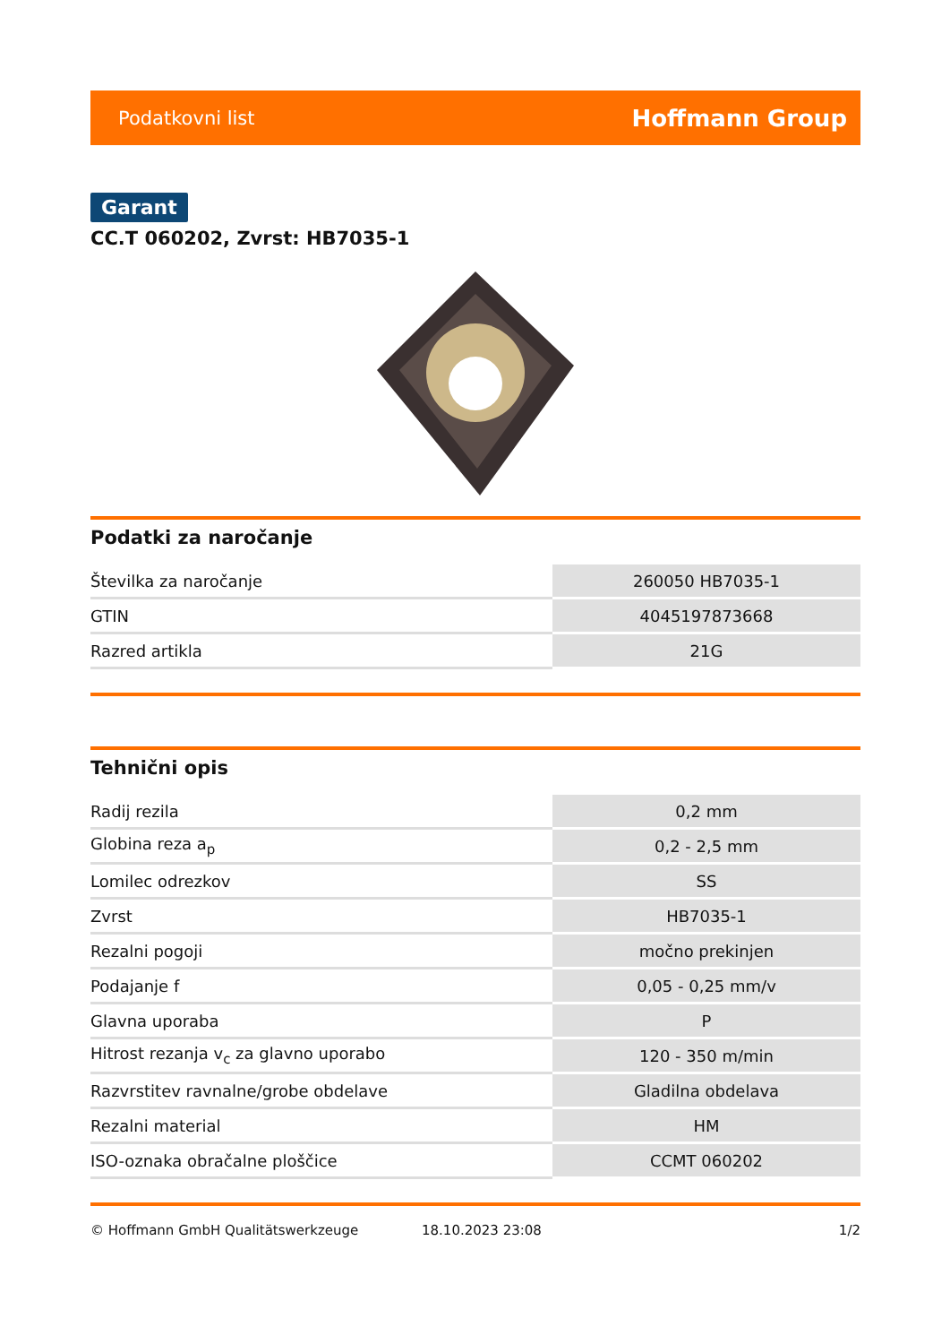Podatkovni list Hoffmann Group
Garant
CC.T 060202, Zvrst: HB7035-1
Podatki za naročanje
| Številka za naročanje | 260050 HB7035-1 |
| GTIN | 4045197873668 |
| Razred artikla | 21G |
Tehnični opis
| Radij rezila | 0,2 mm |
| Globina reza a<sub>p</sub> | 0,2 - 2,5 mm |
| Lomilec odrezkov | SS |
| Zvrst | HB7035-1 |
| Rezalni pogoji | močno prekinjen |
| Podajanje f | 0,05 - 0,25 mm/v |
| Glavna uporaba | P |
| Hitrost rezanja v<sub>c</sub> za glavno uporabo | 120 - 350 m/min |
| Razvrstitev ravnalne/grobe obdelave | Gladilna obdelava |
| Rezalni material | HM |
| ISO-oznaka obračalne ploščice | CCMT 060202 |
© Hoffmann GmbH Qualitätswerkzeuge 18.10.2023 23:08 1/2